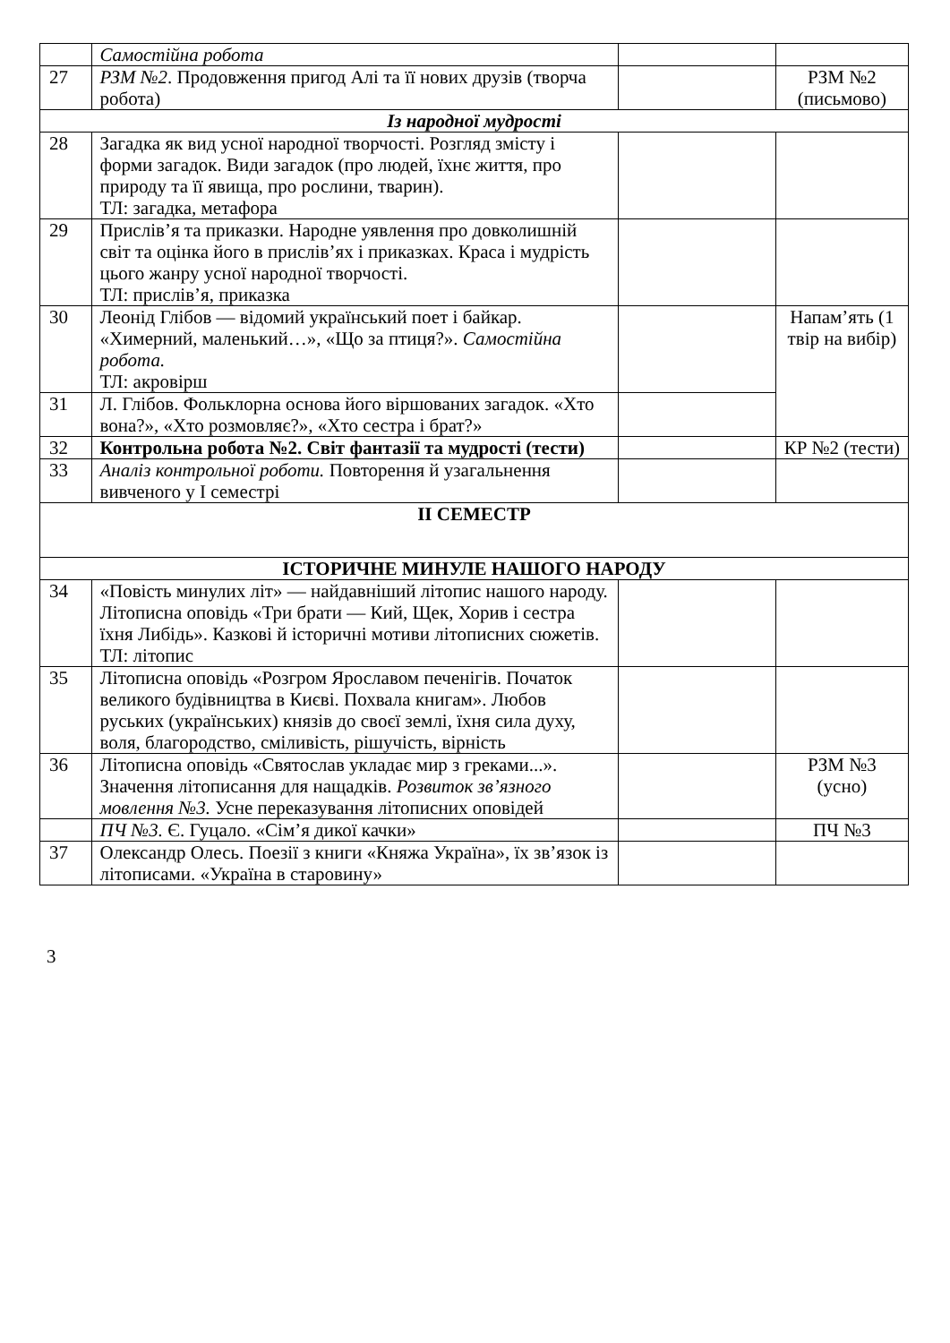| | Самостійна робота | | |
| 27 | РЗМ №2 . Продовження пригод Алі та її нових друзів (творча робота) | | РЗМ №2 (письмово) |
| Із народної мудрості | | | |
| 28 | Загадка як вид усної народної творчості. Розгляд змісту і форми загадок. Види загадок (про людей, їхнє життя, про природу та її явища, про рослини, тварин). ТЛ: загадка, метафора | | |
| 29 | Прислів’я та приказки. Народне уявлення про довколишній світ та оцінка його в прислів’ях і приказках. Краса і мудрість цього жанру усної народної творчості. ТЛ: прислів’я, приказка | | |
| 30 | Леонід Глібов — відомий український поет і байкар. «Химерний, маленький…», «Що за птиця?». Самостійна робота. ТЛ: акровірш | | Напам’ять (1 твір на вибір) |
| 31 | Л. Глібов. Фольклорна основа його віршованих загадок. «Хто вона?», «Хто розмовляє?», «Хто сестра і брат?» | | |
| 32 | Контрольна робота №2. Світ фантазії та мудрості (тести) | | КР №2 (тести) |
| 33 | Аналіз контрольної роботи. Повторення й узагальнення вивченого у І семестрі | | |
| ІІ СЕМЕСТР | | | |
| ІСТОРИЧНЕ МИНУЛЕ НАШОГО НАРОДУ | | | |
| 34 | «Повість минулих літ» — найдавніший літопис нашого народу. Літописна оповідь «Три брати — Кий, Щек, Хорив і сестра їхня Либідь». Казкові й історичні мотиви літописних сюжетів. ТЛ: літопис | | |
| 35 | Літописна оповідь «Розгром Ярославом печенігів. Початок великого будівництва в Києві. Похвала книгам». Любов руських (українських) князів до своєї землі, їхня сила духу, воля, благородство, сміливість, рішучість, вірність | | |
| 36 | Літописна оповідь «Святослав укладає мир з греками...». Значення літописання для нащадків. Розвиток зв’язного мовлення №3. Усне переказування літописних оповідей | | РЗМ №3 (усно) |
| | ПЧ №3. Є. Гуцало. «Сім’я дикої качки» | | ПЧ №3 |
| 37 | Олександр Олесь. Поезії з книги «Княжа Україна», їх зв’язок із літописами. «Україна в старовину» | | |
3